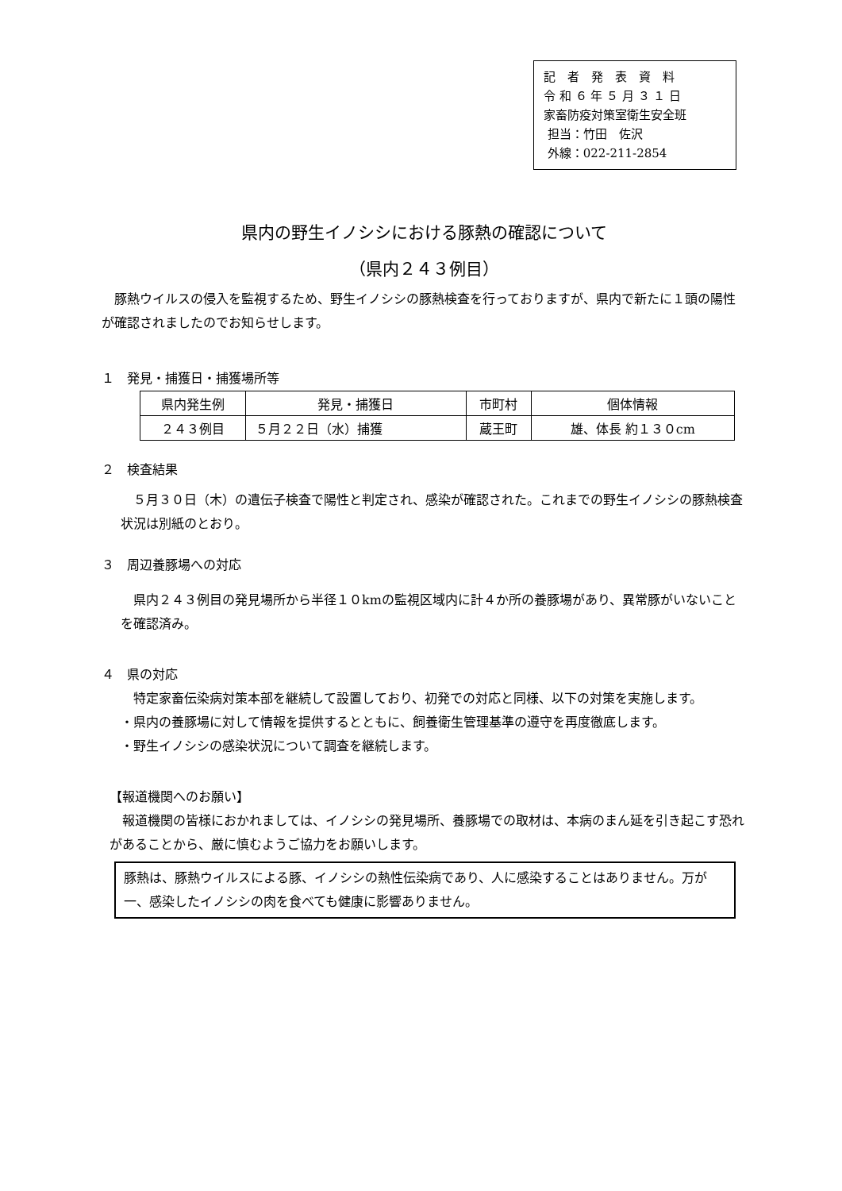記　者　発　表　資　料
令 和 ６ 年 ５ 月 ３ １ 日
家畜防疫対策室衛生安全班
担当：竹田　佐沢
外線：022-211-2854
県内の野生イノシシにおける豚熱の確認について
（県内２４３例目）
　豚熱ウイルスの侵入を監視するため、野生イノシシの豚熱検査を行っておりますが、県内で新たに１頭の陽性が確認されましたのでお知らせします。
１　発見・捕獲日・捕獲場所等
| 県内発生例 | 発見・捕獲日 | 市町村 | 個体情報 |
| ２４３例目 | ５月２２日（水）捕獲 | 蔵王町 | 雄、体長 約１３０cm |
２　検査結果
　５月３０日（木）の遺伝子検査で陽性と判定され、感染が確認された。これまでの野生イノシシの豚熱検査状況は別紙のとおり。
３　周辺養豚場への対応
　県内２４３例目の発見場所から半径１０kmの監視区域内に計４か所の養豚場があり、異常豚がいないことを確認済み。
４　県の対応
　特定家畜伝染病対策本部を継続して設置しており、初発での対応と同様、以下の対策を実施します。
・県内の養豚場に対して情報を提供するとともに、飼養衛生管理基準の遵守を再度徹底します。
・野生イノシシの感染状況について調査を継続します。
【報道機関へのお願い】
　報道機関の皆様におかれましては、イノシシの発見場所、養豚場での取材は、本病のまん延を引き起こす恐れがあることから、厳に慎むようご協力をお願いします。
豚熱は、豚熱ウイルスによる豚、イノシシの熱性伝染病であり、人に感染することはありません。万が一、感染したイノシシの肉を食べても健康に影響ありません。